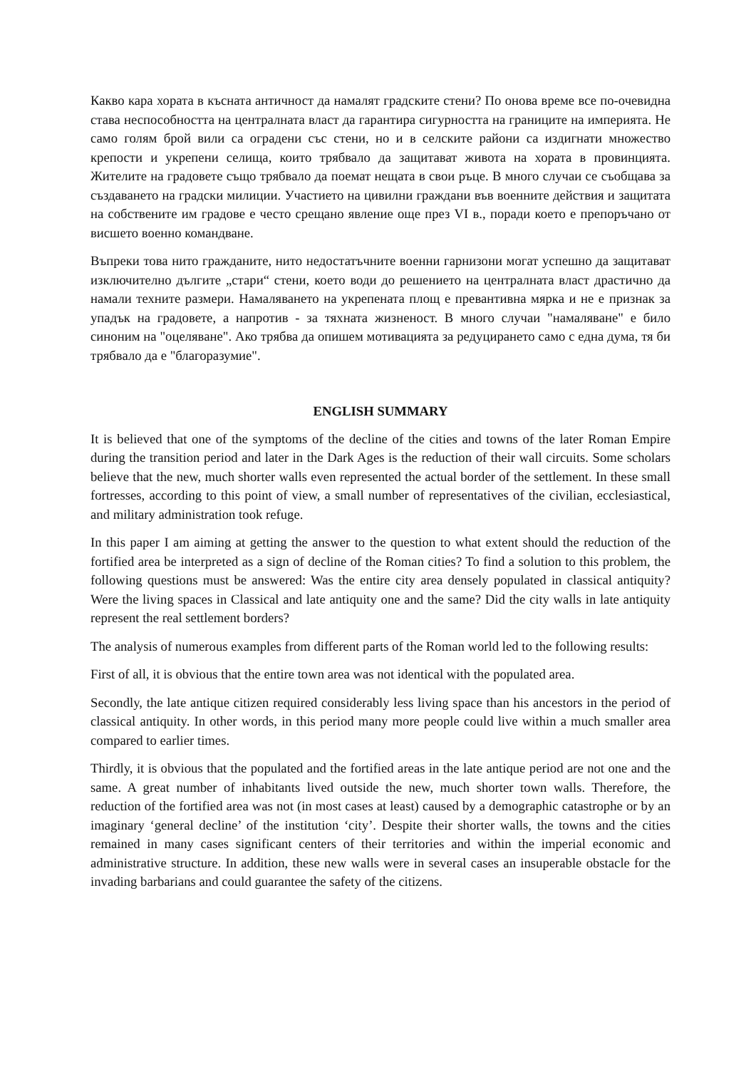Какво кара хората в късната античност да намалят градските стени? По онова време все по-очевидна става неспособността на централната власт да гарантира сигурността на границите на империята. Не само голям брой вили са оградени със стени, но и в селските райони са издигнати множество крепости и укрепени селища, които трябвало да защитават живота на хората в провинцията. Жителите на градовете също трябвало да поемат нещата в свои ръце. В много случаи се съобщава за създаването на градски милиции. Участието на цивилни граждани във военните действия и защитата на собствените им градове е често срещано явление още през VI в., поради което е препоръчано от висшето военно командване.
Въпреки това нито гражданите, нито недостатъчните военни гарнизони могат успешно да защитават изключително дългите „стари“ стени, което води до решението на централната власт драстично да намали техните размери. Намаляването на укрепената площ е превантивна мярка и не е признак за упадък на градовете, а напротив - за тяхната жизненост. В много случаи "намаляване" е било синоним на "оцеляване". Ако трябва да опишем мотивацията за редуцирането само с една дума, тя би трябвало да е "благоразумие".
ENGLISH SUMMARY
It is believed that one of the symptoms of the decline of the cities and towns of the later Roman Empire during the transition period and later in the Dark Ages is the reduction of their wall circuits. Some scholars believe that the new, much shorter walls even represented the actual border of the settlement. In these small fortresses, according to this point of view, a small number of representatives of the civilian, ecclesiastical, and military administration took refuge.
In this paper I am aiming at getting the answer to the question to what extent should the reduction of the fortified area be interpreted as a sign of decline of the Roman cities? To find a solution to this problem, the following questions must be answered: Was the entire city area densely populated in classical antiquity? Were the living spaces in Classical and late antiquity one and the same? Did the city walls in late antiquity represent the real settlement borders?
The analysis of numerous examples from different parts of the Roman world led to the following results:
First of all, it is obvious that the entire town area was not identical with the populated area.
Secondly, the late antique citizen required considerably less living space than his ancestors in the period of classical antiquity. In other words, in this period many more people could live within a much smaller area compared to earlier times.
Thirdly, it is obvious that the populated and the fortified areas in the late antique period are not one and the same. A great number of inhabitants lived outside the new, much shorter town walls. Therefore, the reduction of the fortified area was not (in most cases at least) caused by a demographic catastrophe or by an imaginary ‘general decline’ of the institution ‘city’. Despite their shorter walls, the towns and the cities remained in many cases significant centers of their territories and within the imperial economic and administrative structure. In addition, these new walls were in several cases an insuperable obstacle for the invading barbarians and could guarantee the safety of the citizens.